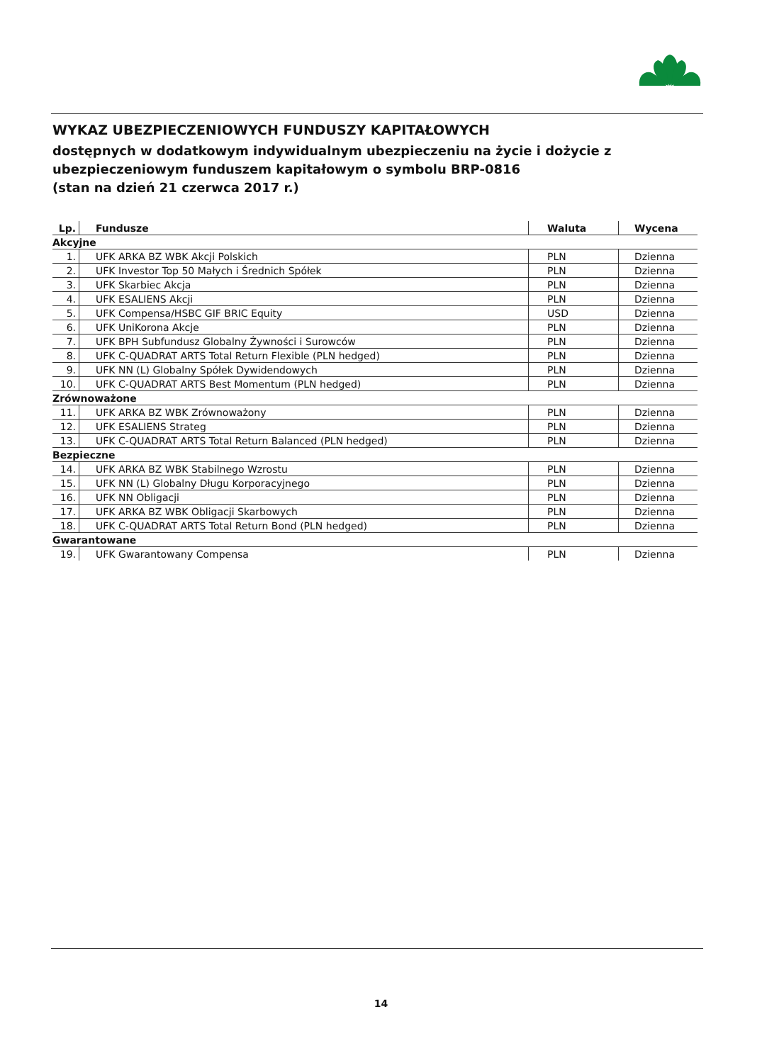WYKAZ UBEZPIECZENIOWYCH FUNDUSZY KAPITAŁOWYCH
dostępnych w dodatkowym indywidualnym ubezpieczeniu na życie i dożycie z ubezpieczeniowym funduszem kapitałowym o symbolu BRP-0816
(stan na dzień 21 czerwca 2017 r.)
| Lp. | Fundusze | Waluta | Wycena |
| --- | --- | --- | --- |
| Akcyjne | | | |
| 1. | UFK ARKA BZ WBK Akcji Polskich | PLN | Dzienna |
| 2. | UFK Investor Top 50 Małych i Średnich Spółek | PLN | Dzienna |
| 3. | UFK Skarbiec Akcja | PLN | Dzienna |
| 4. | UFK ESALIENS Akcji | PLN | Dzienna |
| 5. | UFK Compensa/HSBC GIF BRIC Equity | USD | Dzienna |
| 6. | UFK UniKorona Akcje | PLN | Dzienna |
| 7. | UFK BPH Subfundusz Globalny Żywności i Surowców | PLN | Dzienna |
| 8. | UFK C-QUADRAT ARTS Total Return Flexible (PLN hedged) | PLN | Dzienna |
| 9. | UFK NN (L) Globalny Spółek Dywidendowych | PLN | Dzienna |
| 10. | UFK C-QUADRAT ARTS Best Momentum (PLN hedged) | PLN | Dzienna |
| Zrównoważone | | | |
| 11. | UFK ARKA BZ WBK Zrównoważony | PLN | Dzienna |
| 12. | UFK ESALIENS Strateg | PLN | Dzienna |
| 13. | UFK C-QUADRAT ARTS Total Return Balanced (PLN hedged) | PLN | Dzienna |
| Bezpieczne | | | |
| 14. | UFK ARKA BZ WBK Stabilnego Wzrostu | PLN | Dzienna |
| 15. | UFK NN (L) Globalny Długu Korporacyjnego | PLN | Dzienna |
| 16. | UFK NN Obligacji | PLN | Dzienna |
| 17. | UFK ARKA BZ WBK Obligacji Skarbowych | PLN | Dzienna |
| 18. | UFK C-QUADRAT ARTS Total Return Bond (PLN hedged) | PLN | Dzienna |
| Gwarantowane | | | |
| 19. | UFK Gwarantowany Compensa | PLN | Dzienna |
14